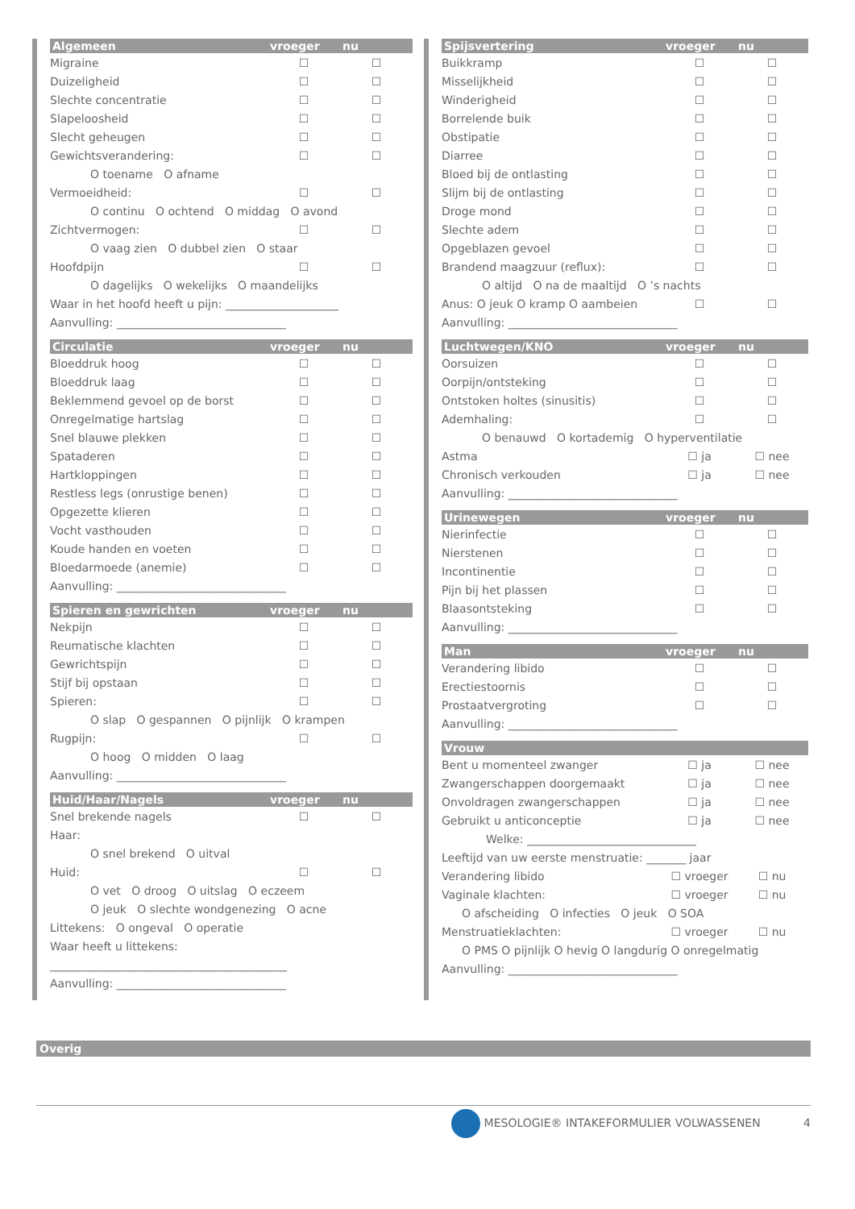| Algemeen | vroeger | nu |
| --- | --- | --- |
| Migraine | ☐ | ☐ |
| Duizeligheid | ☐ | ☐ |
| Slechte concentratie | ☐ | ☐ |
| Slapeloosheid | ☐ | ☐ |
| Slecht geheugen | ☐ | ☐ |
| Gewichtsverandering: | ☐ | ☐ |
| O toename O afname | | |
| Vermoeidheid: | ☐ | ☐ |
| O continu O ochtend O middag O avond | | |
| Zichtvermogen: | ☐ | ☐ |
| O vaag zien O dubbel zien O staar | | |
| Hoofdpijn | ☐ | ☐ |
| O dagelijks O wekelijks O maandelijks | | |
| Waar in het hoofd heeft u pijn: ____________________ | | |
| Aanvulling: ______________________________ | | |
| Circulatie | vroeger | nu |
| --- | --- | --- |
| Bloeddruk hoog | ☐ | ☐ |
| Bloeddruk laag | ☐ | ☐ |
| Beklemmend gevoel op de borst | ☐ | ☐ |
| Onregelmatige hartslag | ☐ | ☐ |
| Snel blauwe plekken | ☐ | ☐ |
| Spataderen | ☐ | ☐ |
| Hartkloppingen | ☐ | ☐ |
| Restless legs (onrustige benen) | ☐ | ☐ |
| Opgezette klieren | ☐ | ☐ |
| Vocht vasthouden | ☐ | ☐ |
| Koude handen en voeten | ☐ | ☐ |
| Bloedarmoede (anemie) | ☐ | ☐ |
| Aanvulling: ______________________________ | | |
| Spieren en gewrichten | vroeger | nu |
| --- | --- | --- |
| Nekpijn | ☐ | ☐ |
| Reumatische klachten | ☐ | ☐ |
| Gewrichtspijn | ☐ | ☐ |
| Stijf bij opstaan | ☐ | ☐ |
| Spieren: | ☐ | ☐ |
| O slap O gespannen O pijnlijk O krampen | | |
| Rugpijn: | ☐ | ☐ |
| O hoog O midden O laag | | |
| Aanvulling: ______________________________ | | |
| Huid/Haar/Nagels | vroeger | nu |
| --- | --- | --- |
| Snel brekende nagels | ☐ | ☐ |
| Haar: | | |
| O snel brekend O uitval | | |
| Huid: | ☐ | ☐ |
| O vet O droog O uitslag O eczeem | | |
| O jeuk O slechte wondgenezing O acne | | |
| Littekens: O ongeval O operatie | | |
| Waar heeft u littekens: | | |
| __________________________________________ | | |
| Aanvulling: ______________________________ | | |
| Spijsvertering | vroeger | nu |
| --- | --- | --- |
| Buikkramp | ☐ | ☐ |
| Misselijkheid | ☐ | ☐ |
| Winderigheid | ☐ | ☐ |
| Borrelende buik | ☐ | ☐ |
| Obstipatie | ☐ | ☐ |
| Diarree | ☐ | ☐ |
| Bloed bij de ontlasting | ☐ | ☐ |
| Slijm bij de ontlasting | ☐ | ☐ |
| Droge mond | ☐ | ☐ |
| Slechte adem | ☐ | ☐ |
| Opgeblazen gevoel | ☐ | ☐ |
| Brandend maagzuur (reflux): | ☐ | ☐ |
| O altijd O na de maaltijd O ’s nachts | | |
| Anus: O jeuk O kramp O aambeien | ☐ | ☐ |
| Aanvulling: ______________________________ | | |
| Luchtwegen/KNO | vroeger | nu |
| --- | --- | --- |
| Oorsuizen | ☐ | ☐ |
| Oorpijn/ontsteking | ☐ | ☐ |
| Ontstoken holtes (sinusitis) | ☐ | ☐ |
| Ademhaling: | ☐ | ☐ |
| O benauwd O kortademig O hyperventilatie | | |
| Astma | ☐ ja | ☐ nee |
| Chronisch verkouden | ☐ ja | ☐ nee |
| Aanvulling: ______________________________ | | |
| Urinewegen | vroeger | nu |
| --- | --- | --- |
| Nierinfectie | ☐ | ☐ |
| Nierstenen | ☐ | ☐ |
| Incontinentie | ☐ | ☐ |
| Pijn bij het plassen | ☐ | ☐ |
| Blaasontsteking | ☐ | ☐ |
| Aanvulling: ______________________________ | | |
| Man | vroeger | nu |
| --- | --- | --- |
| Verandering libido | ☐ | ☐ |
| Erectiestoornis | ☐ | ☐ |
| Prostaatvergroting | ☐ | ☐ |
| Aanvulling: ______________________________ | | |
| Vrouw | | |
| --- | --- | --- |
| Bent u momenteel zwanger | ☐ ja | ☐ nee |
| Zwangerschappen doorgemaakt | ☐ ja | ☐ nee |
| Onvoldragen zwangerschappen | ☐ ja | ☐ nee |
| Gebruikt u anticonceptie | ☐ ja | ☐ nee |
| Welke: ______________________________ | | |
| Leeftijd van uw eerste menstruatie: _______ jaar | | |
| Verandering libido | ☐ vroeger | ☐ nu |
| Vaginale klachten: | ☐ vroeger | ☐ nu |
| O afscheiding O infecties O jeuk O SOA | | |
| Menstruatieklachten: | ☐ vroeger | ☐ nu |
| O PMS O pijnlijk O hevig O langdurig O onregelmatig | | |
| Aanvulling: ______________________________ | | |
Overig
MESOLOGIE® INTAKEFORMULIER VOLWASSENEN 4